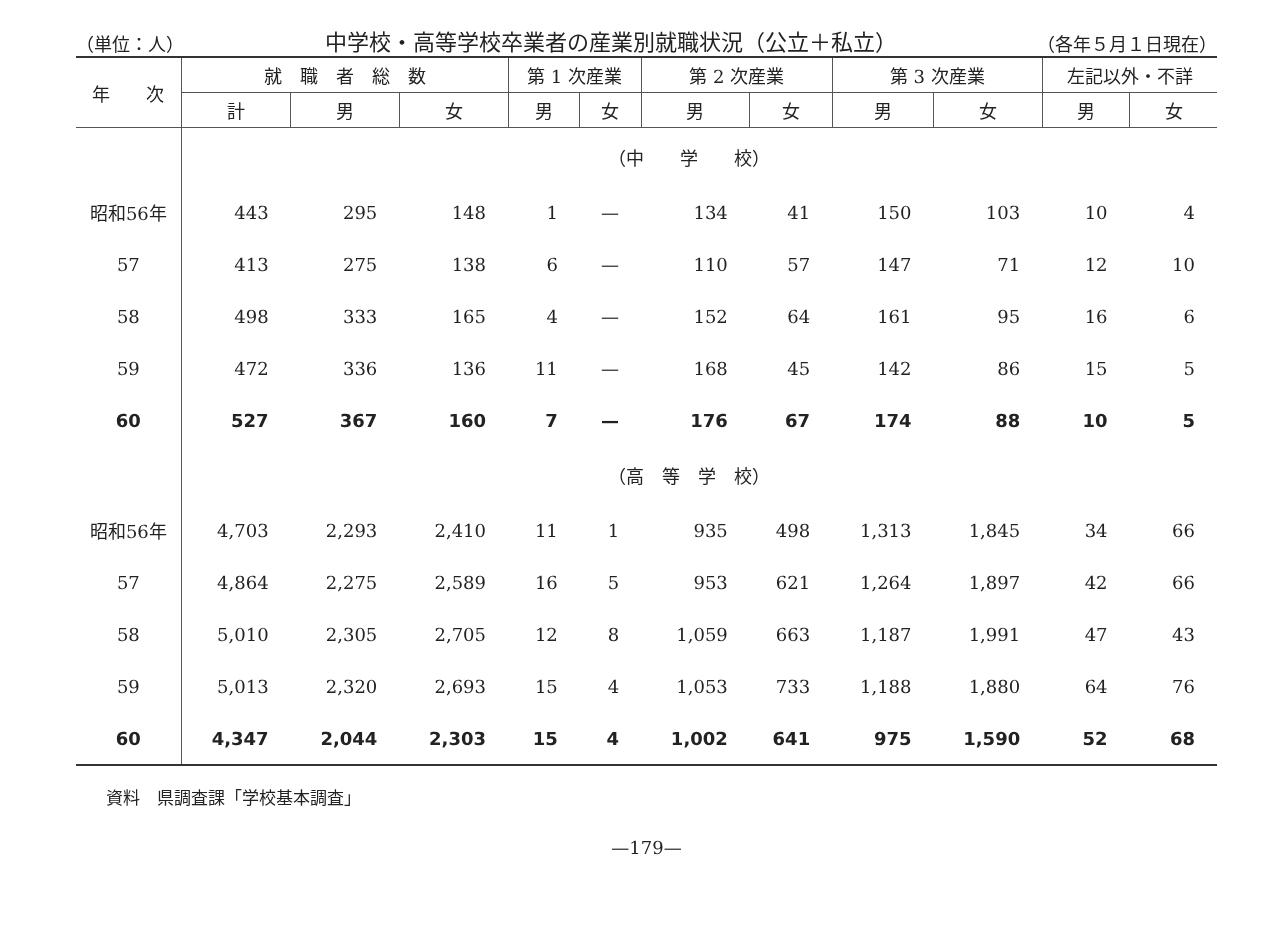（単位：人） 中学校・高等学校卒業者の産業別就職状況（公立＋私立） （各年５月１日現在）
| 年 次 | 就 職 者 総 数 | | | 第 1 次産業 | | 第 2 次産業 | | 第 3 次産業 | | 左記以外・不詳 | |
| --- | --- | --- | --- | --- | --- | --- | --- | --- | --- | --- | --- |
| | 計 | 男 | 女 | 男 | 女 | 男 | 女 | 男 | 女 | 男 | 女 |
| | （中 学 校） | | | | | | | | | | |
| 昭和56年 | 443 | 295 | 148 | 1 | — | 134 | 41 | 150 | 103 | 10 | 4 |
| 57 | 413 | 275 | 138 | 6 | — | 110 | 57 | 147 | 71 | 12 | 10 |
| 58 | 498 | 333 | 165 | 4 | — | 152 | 64 | 161 | 95 | 16 | 6 |
| 59 | 472 | 336 | 136 | 11 | — | 168 | 45 | 142 | 86 | 15 | 5 |
| 60 | 527 | 367 | 160 | 7 | — | 176 | 67 | 174 | 88 | 10 | 5 |
| | （高 等 学 校） | | | | | | | | | | |
| 昭和56年 | 4,703 | 2,293 | 2,410 | 11 | 1 | 935 | 498 | 1,313 | 1,845 | 34 | 66 |
| 57 | 4,864 | 2,275 | 2,589 | 16 | 5 | 953 | 621 | 1,264 | 1,897 | 42 | 66 |
| 58 | 5,010 | 2,305 | 2,705 | 12 | 8 | 1,059 | 663 | 1,187 | 1,991 | 47 | 43 |
| 59 | 5,013 | 2,320 | 2,693 | 15 | 4 | 1,053 | 733 | 1,188 | 1,880 | 64 | 76 |
| 60 | 4,347 | 2,044 | 2,303 | 15 | 4 | 1,002 | 641 | 975 | 1,590 | 52 | 68 |
資料　県調査課「学校基本調査」
—179—